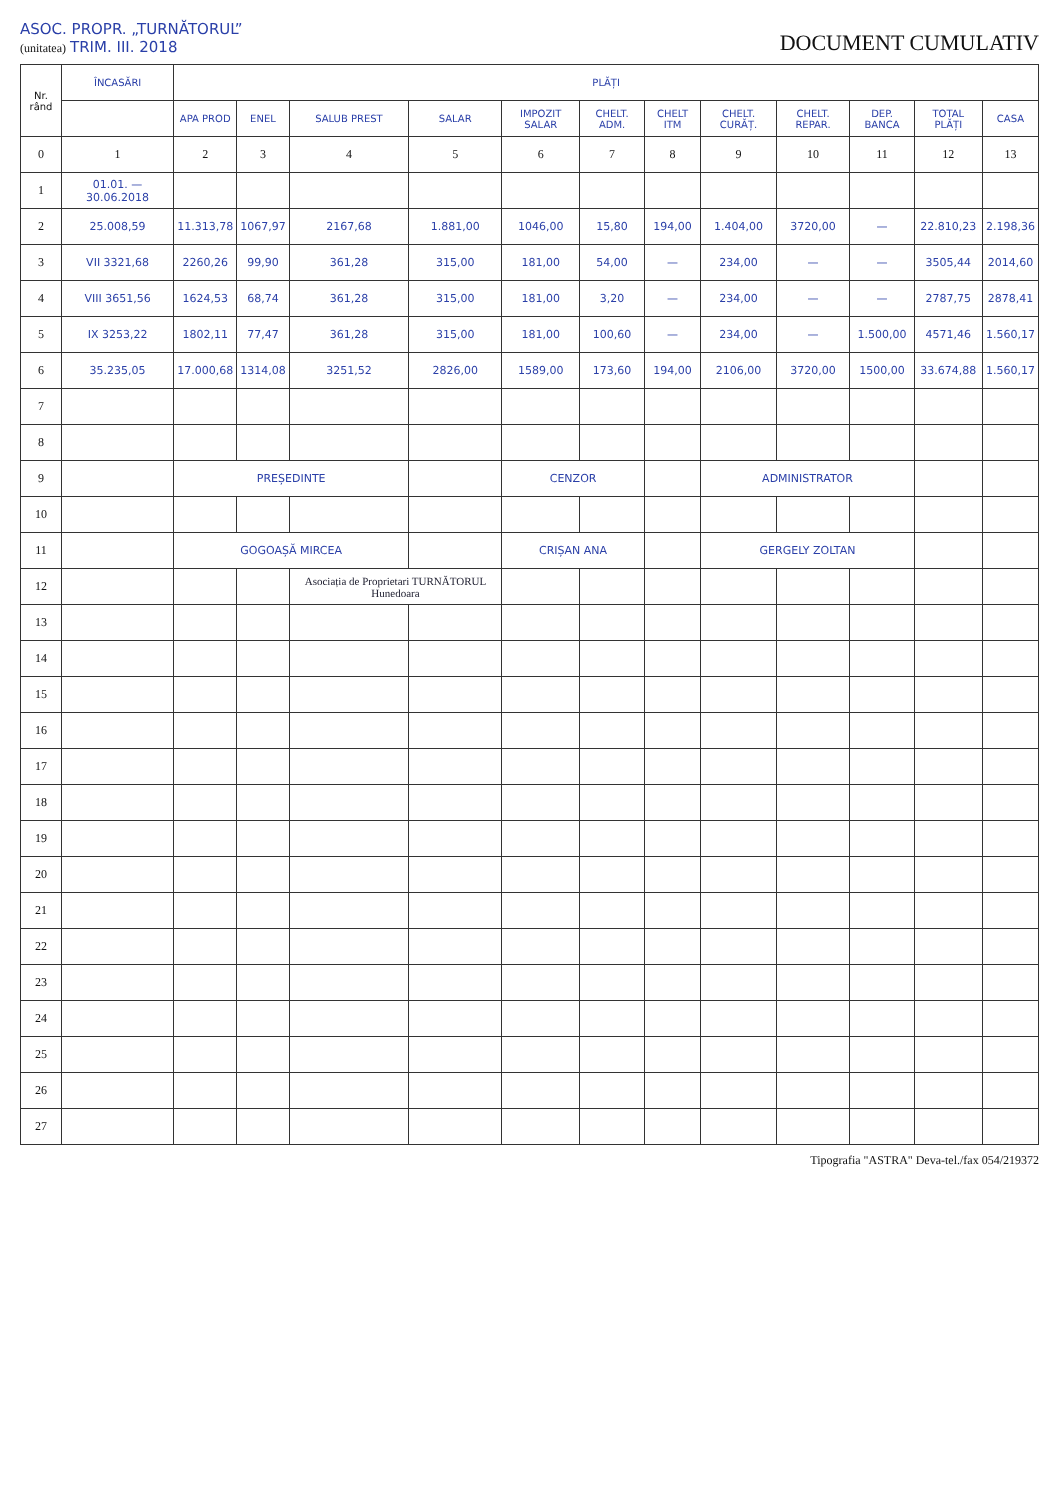ASOC. PROPR. „TURNĂTORUL”
(unitatea) TRIM. III. 2018
DOCUMENT CUMULATIV
| Nr. rând | ÎNCASĂRI | PLĂȚI | | | | | | | | | | | |
| --- | --- | --- | --- | --- | --- | --- | --- | --- | --- | --- | --- | --- | --- |
| | | APA PROD | ENEL | SALUB PREST | SALAR | IMPOZIT SALAR | CHELT. ADM. | CHELT ITM | CHELT. CURĂȚ. | CHELT. REPAR. | DEP. BANCA | TOTAL PLĂȚI | CASA |
| 0 | 1 | 2 | 3 | 4 | 5 | 6 | 7 | 8 | 9 | 10 | 11 | 12 | 13 |
| 1 | 01.01. — 30.06.2018 | | | | | | | | | | | | |
| 2 | 25.008,59 | 11.313,78 | 1067,97 | 2167,68 | 1.881,00 | 1046,00 | 15,80 | 194,00 | 1.404,00 | 3720,00 | — | 22.810,23 | 2.198,36 |
| 3 | VII 3321,68 | 2260,26 | 99,90 | 361,28 | 315,00 | 181,00 | 54,00 | — | 234,00 | — | — | 3505,44 | 2014,60 |
| 4 | VIII 3651,56 | 1624,53 | 68,74 | 361,28 | 315,00 | 181,00 | 3,20 | — | 234,00 | — | — | 2787,75 | 2878,41 |
| 5 | IX 3253,22 | 1802,11 | 77,47 | 361,28 | 315,00 | 181,00 | 100,60 | — | 234,00 | — | 1.500,00 | 4571,46 | 1.560,17 |
| 6 | 35.235,05 | 17.000,68 | 1314,08 | 3251,52 | 2826,00 | 1589,00 | 173,60 | 194,00 | 2106,00 | 3720,00 | 1500,00 | 33.674,88 | 1.560,17 |
| 7 | | | | | | | | | | | | | |
| 8 | | | | | | | | | | | | | |
| 9 | | PREȘEDINTE | | | | CENZOR | | | ADMINISTRATOR | | | | |
| 10 | | | | | | | | | | | | | |
| 11 | | GOGOAȘĂ MIRCEA | | | | CRIȘAN ANA | | | GERGELY ZOLTAN | | | | |
| 12 | | | | Asociația de Proprietari TURNĂTORUL Hunedoara | | | | | | | | | |
| 13 | | | | | | | | | | | | | |
| 14 | | | | | | | | | | | | | |
| 15 | | | | | | | | | | | | | |
| 16 | | | | | | | | | | | | | |
| 17 | | | | | | | | | | | | | |
| 18 | | | | | | | | | | | | | |
| 19 | | | | | | | | | | | | | |
| 20 | | | | | | | | | | | | | |
| 21 | | | | | | | | | | | | | |
| 22 | | | | | | | | | | | | | |
| 23 | | | | | | | | | | | | | |
| 24 | | | | | | | | | | | | | |
| 25 | | | | | | | | | | | | | |
| 26 | | | | | | | | | | | | | |
| 27 | | | | | | | | | | | | | |
Tipografia "ASTRA" Deva-tel./fax 054/219372